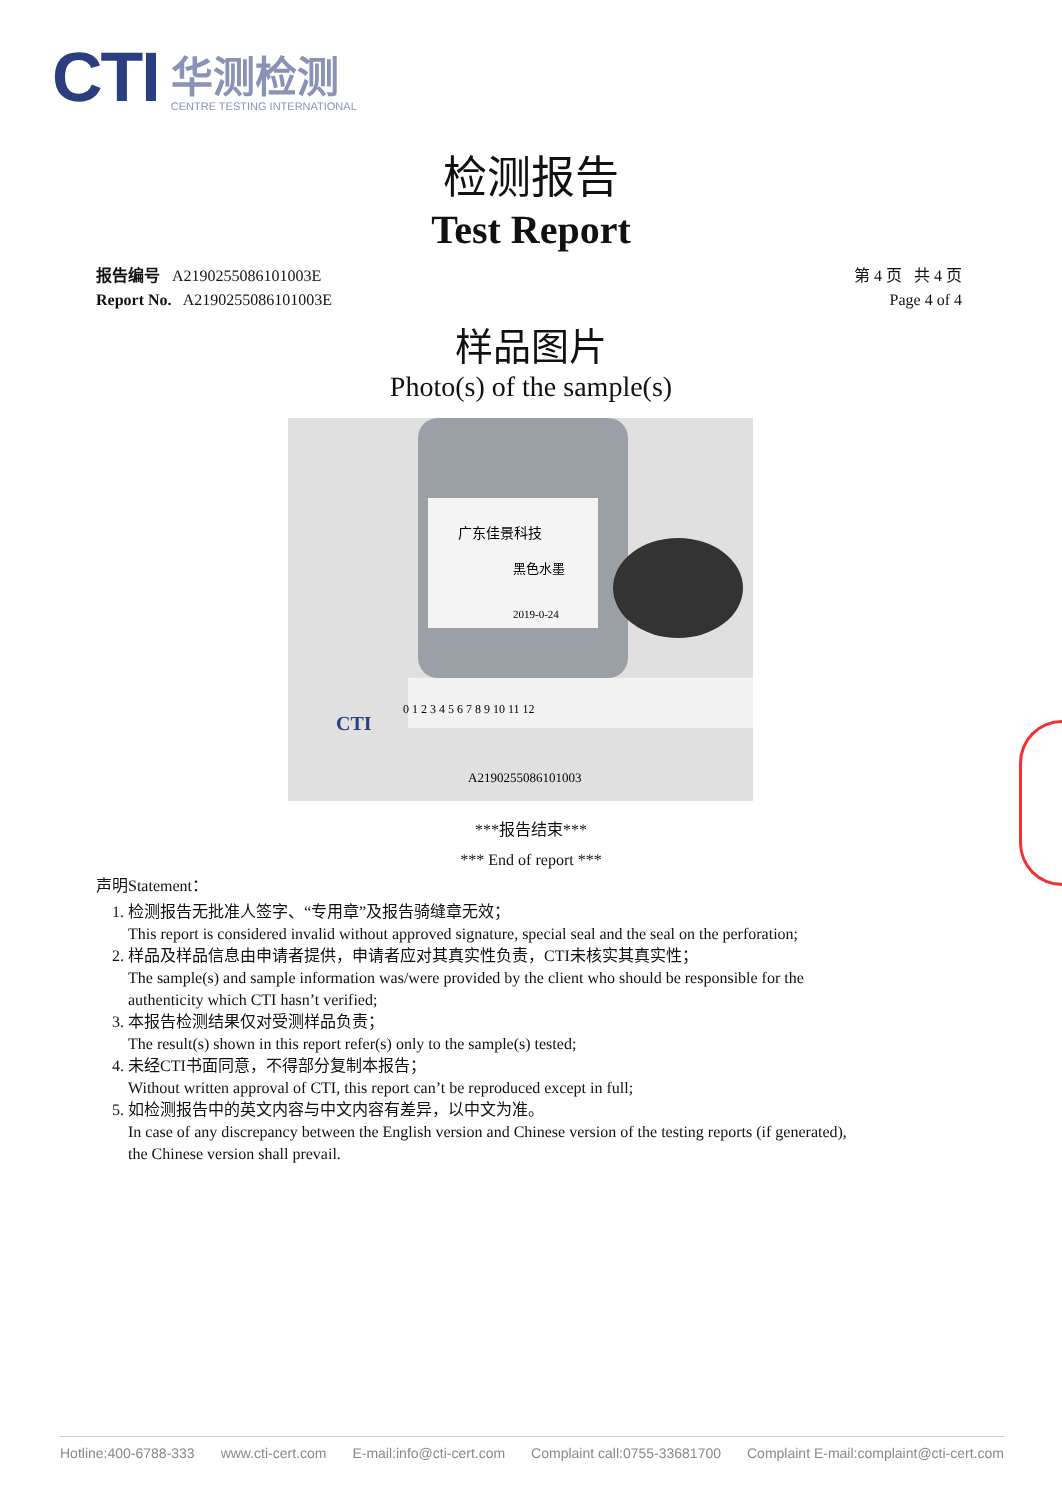CTI
华测检测
CENTRE TESTING INTERNATIONAL
检测报告
Test Report
报告编号 A2190255086101003E
Report No. A2190255086101003E
第 4 页 共 4 页
Page 4 of 4
样品图片
Photo(s) of the sample(s)
广东佳景科技
黑色水墨
2019-0-24
0 1 2 3 4 5 6 7 8 9 10 11 12
CTI
A2190255086101003
***报告结束***
*** End of report ***
声明Statement：
1. 检测报告无批准人签字、“专用章”及报告骑缝章无效；
This report is considered invalid without approved signature, special seal and the seal on the perforation;
2. 样品及样品信息由申请者提供，申请者应对其真实性负责，CTI未核实其真实性；
The sample(s) and sample information was/were provided by the client who should be responsible for the authenticity which CTI hasn’t verified;
3. 本报告检测结果仅对受测样品负责；
The result(s) shown in this report refer(s) only to the sample(s) tested;
4. 未经CTI书面同意，不得部分复制本报告；
Without written approval of CTI, this report can’t be reproduced except in full;
5. 如检测报告中的英文内容与中文内容有差异，以中文为准。
In case of any discrepancy between the English version and Chinese version of the testing reports (if generated), the Chinese version shall prevail.
Hotline:400-6788-333 www.cti-cert.com E-mail:info@cti-cert.com Complaint call:0755-33681700 Complaint E-mail:complaint@cti-cert.com